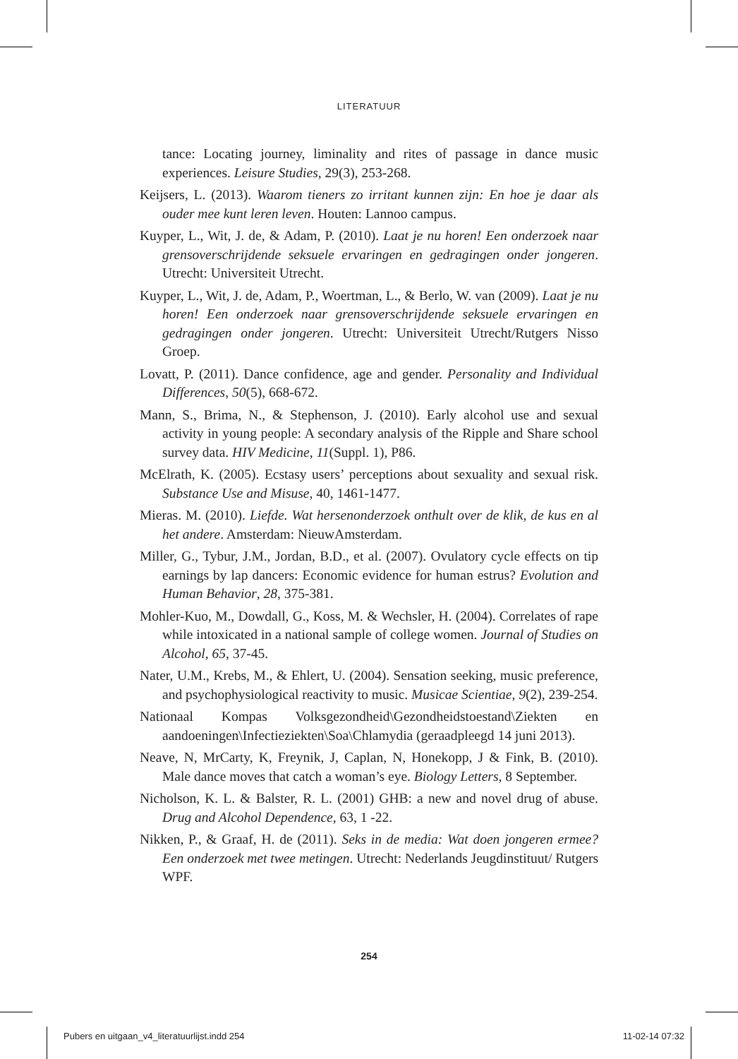LITERATUUR
tance: Locating journey, liminality and rites of passage in dance music experiences. Leisure Studies, 29(3), 253-268.
Keijsers, L. (2013). Waarom tieners zo irritant kunnen zijn: En hoe je daar als ouder mee kunt leren leven. Houten: Lannoo campus.
Kuyper, L., Wit, J. de, & Adam, P. (2010). Laat je nu horen! Een onderzoek naar grensoverschrijdende seksuele ervaringen en gedragingen onder jongeren. Utrecht: Universiteit Utrecht.
Kuyper, L., Wit, J. de, Adam, P., Woertman, L., & Berlo, W. van (2009). Laat je nu horen! Een onderzoek naar grensoverschrijdende seksuele ervaringen en gedragingen onder jongeren. Utrecht: Universiteit Utrecht/Rutgers Nisso Groep.
Lovatt, P. (2011). Dance confidence, age and gender. Personality and Individual Differences, 50(5), 668-672.
Mann, S., Brima, N., & Stephenson, J. (2010). Early alcohol use and sexual activity in young people: A secondary analysis of the Ripple and Share school survey data. HIV Medicine, 11(Suppl. 1), P86.
McElrath, K. (2005). Ecstasy users’ perceptions about sexuality and sexual risk. Substance Use and Misuse, 40, 1461-1477.
Mieras. M. (2010). Liefde. Wat hersenonderzoek onthult over de klik, de kus en al het andere. Amsterdam: NieuwAmsterdam.
Miller, G., Tybur, J.M., Jordan, B.D., et al. (2007). Ovulatory cycle effects on tip earnings by lap dancers: Economic evidence for human estrus? Evolution and Human Behavior, 28, 375-381.
Mohler-Kuo, M., Dowdall, G., Koss, M. & Wechsler, H. (2004). Correlates of rape while intoxicated in a national sample of college women. Journal of Studies on Alcohol, 65, 37-45.
Nater, U.M., Krebs, M., & Ehlert, U. (2004). Sensation seeking, music preference, and psychophysiological reactivity to music. Musicae Scientiae, 9(2), 239-254.
Nationaal Kompas Volksgezondheid\Gezondheidstoestand\Ziekten en aandoeningen\Infectieziekten\Soa\Chlamydia (geraadpleegd 14 juni 2013).
Neave, N, MrCarty, K, Freynik, J, Caplan, N, Honekopp, J & Fink, B. (2010). Male dance moves that catch a woman’s eye. Biology Letters, 8 September.
Nicholson, K. L. & Balster, R. L. (2001) GHB: a new and novel drug of abuse. Drug and Alcohol Dependence, 63, 1 -22.
Nikken, P., & Graaf, H. de (2011). Seks in de media: Wat doen jongeren ermee? Een onderzoek met twee metingen. Utrecht: Nederlands Jeugdinstituut/ Rutgers WPF.
254
Pubers en uitgaan_v4_literatuurlijst.indd 254 11-02-14 07:32